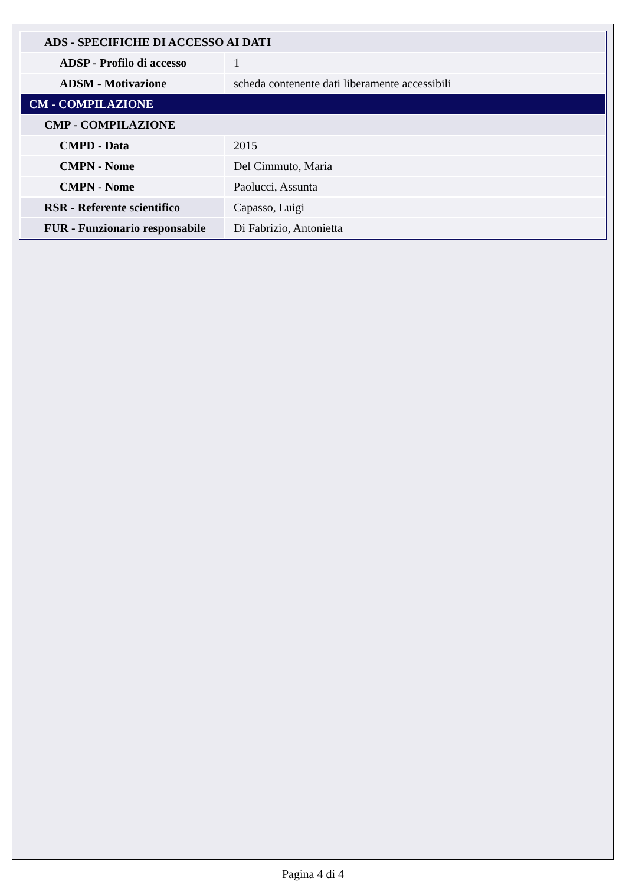| ADS - SPECIFICHE DI ACCESSO AI DATI | |
| ADSP - Profilo di accesso | 1 |
| ADSM - Motivazione | scheda contenente dati liberamente accessibili |
| CM - COMPILAZIONE | |
| CMP - COMPILAZIONE | |
| CMPD - Data | 2015 |
| CMPN - Nome | Del Cimmuto, Maria |
| CMPN - Nome | Paolucci, Assunta |
| RSR - Referente scientifico | Capasso, Luigi |
| FUR - Funzionario responsabile | Di Fabrizio, Antonietta |
Pagina 4 di 4